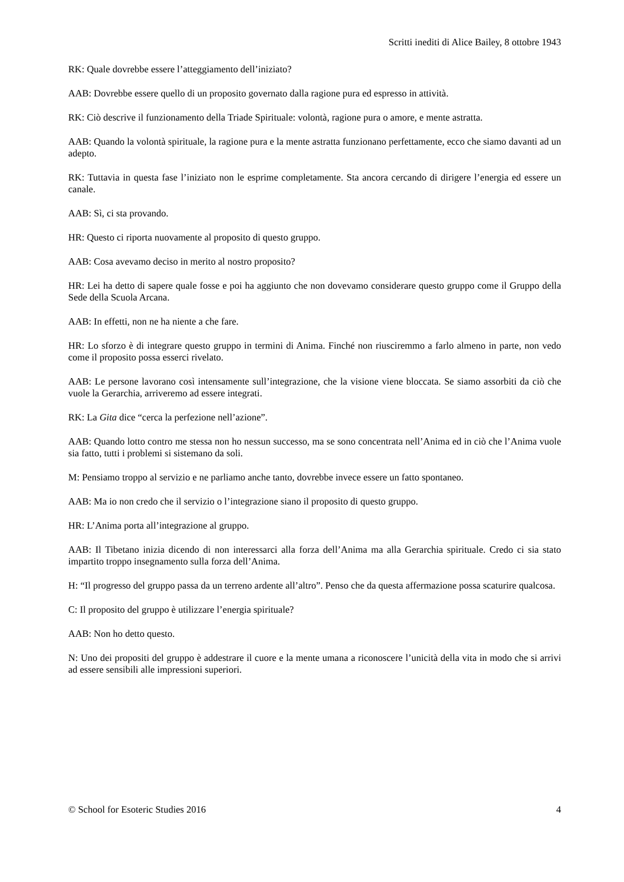Scritti inediti di Alice Bailey, 8 ottobre 1943
RK: Quale dovrebbe essere l’atteggiamento dell’iniziato?
AAB: Dovrebbe essere quello di un proposito governato dalla ragione pura ed espresso in attività.
RK: Ciò descrive il funzionamento della Triade Spirituale: volontà, ragione pura o amore, e mente astratta.
AAB: Quando la volontà spirituale, la ragione pura e la mente astratta funzionano perfettamente, ecco che siamo davanti ad un adepto.
RK: Tuttavia in questa fase l’iniziato non le esprime completamente. Sta ancora cercando di dirigere l’energia ed essere un canale.
AAB: Sì, ci sta provando.
HR: Questo ci riporta nuovamente al proposito di questo gruppo.
AAB: Cosa avevamo deciso in merito al nostro proposito?
HR: Lei ha detto di sapere quale fosse e poi ha aggiunto che non dovevamo considerare questo gruppo come il Gruppo della Sede della Scuola Arcana.
AAB: In effetti, non ne ha niente a che fare.
HR: Lo sforzo è di integrare questo gruppo in termini di Anima. Finché non riusciremmo a farlo almeno in parte, non vedo come il proposito possa esserci rivelato.
AAB: Le persone lavorano così intensamente sull’integrazione, che la visione viene bloccata. Se siamo assorbiti da ciò che vuole la Gerarchia, arriveremo ad essere integrati.
RK: La Gita dice “cerca la perfezione nell’azione”.
AAB: Quando lotto contro me stessa non ho nessun successo, ma se sono concentrata nell’Anima ed in ciò che l’Anima vuole sia fatto, tutti i problemi si sistemano da soli.
M: Pensiamo troppo al servizio e ne parliamo anche tanto, dovrebbe invece essere un fatto spontaneo.
AAB: Ma io non credo che il servizio o l’integrazione siano il proposito di questo gruppo.
HR: L’Anima porta all’integrazione al gruppo.
AAB: Il Tibetano inizia dicendo di non interessarci alla forza dell’Anima ma alla Gerarchia spirituale. Credo ci sia stato impartito troppo insegnamento sulla forza dell’Anima.
H: “Il progresso del gruppo passa da un terreno ardente all’altro”. Penso che da questa affermazione possa scaturire qualcosa.
C: Il proposito del gruppo è utilizzare l’energia spirituale?
AAB: Non ho detto questo.
N: Uno dei propositi del gruppo è addestrare il cuore e la mente umana a riconoscere l’unicità della vita in modo che si arrivi ad essere sensibili alle impressioni superiori.
© School for Esoteric Studies 2016 4